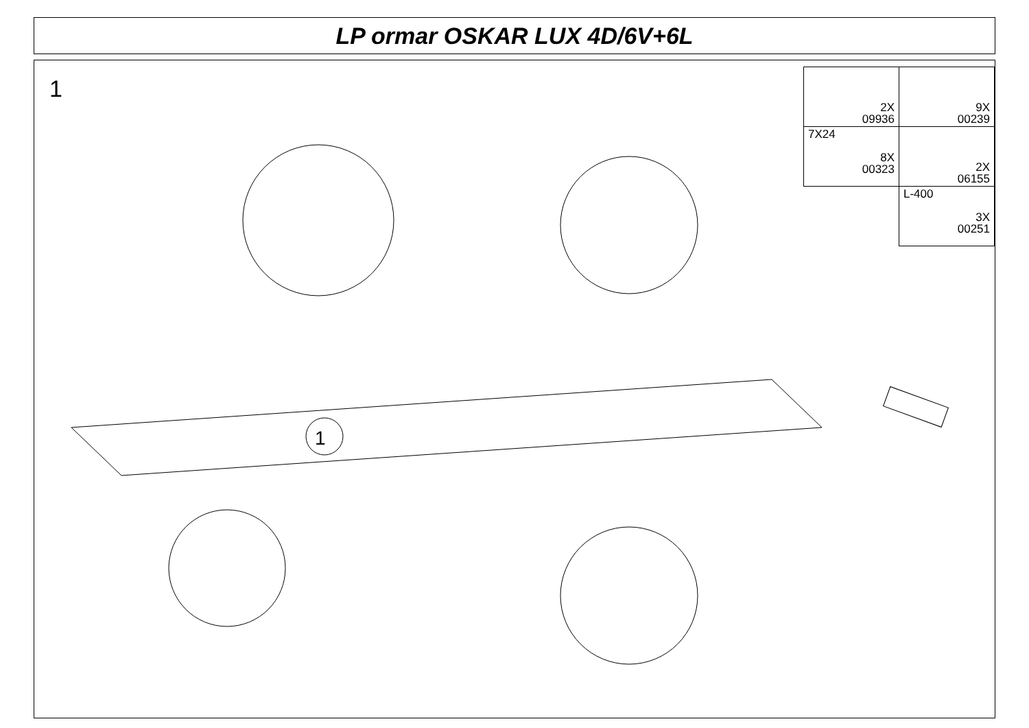LP ormar OSKAR LUX 4D/6V+6L
1
| 2X 09936 | 9X 00239 |
| 7X24 8X 00323 | 2X 06155 |
| | L-400 3X 00251 |
1